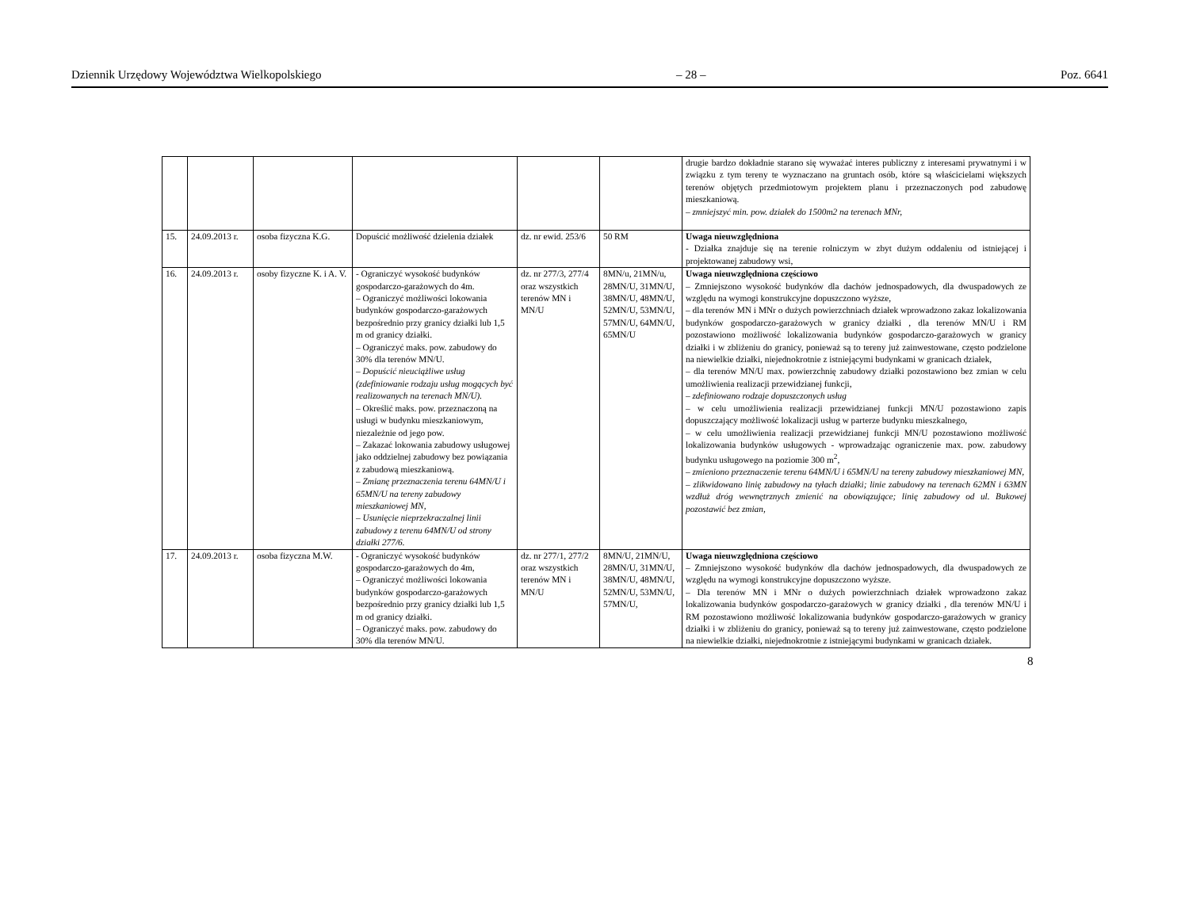Dziennik Urzędowy Województwa Wielkopolskiego – 28 – Poz. 6641
| | | | | | | drugie bardzo dokładnie starano się wyważać interes publiczny z interesami prywatnymi i w związku z tym tereny te wyznaczano na gruntach osób, które są właścicielami większych terenów objętych przedmiotowym projektem planu i przeznaczonych pod zabudowę mieszkaniową. – zmniejszyć min. pow. działek do 1500m2 na terenach MNr, |
| 15. | 24.09.2013 r. | osoba fizyczna K.G. | Dopuścić możliwość dzielenia działek | dz. nr ewid. 253/6 | 50 RM | Uwaga nieuwzględniona - Działka znajduje się na terenie rolniczym w zbyt dużym oddaleniu od istniejącej i projektowanej zabudowy wsi, |
| 16. | 24.09.2013 r. | osoby fizyczne K. i A. V. | - Ograniczyć wysokość budynków gospodarczo-garażowych do 4m. – Ograniczyć możliwości lokowania budynków gospodarczo-garażowych bezpośrednio przy granicy działki lub 1,5 m od granicy działki. – Ograniczyć maks. pow. zabudowy do 30% dla terenów MN/U. – Dopuścić nieuciążliwe usług (zdefiniowanie rodzaju usług mogących być realizowanych na terenach MN/U). – Określić maks. pow. przeznaczoną na usługi w budynku mieszkaniowym, niezależnie od jego pow. – Zakazać lokowania zabudowy usługowej jako oddzielnej zabudowy bez powiązania z zabudową mieszkaniową. – Zmianę przeznaczenia terenu 64MN/U i 65MN/U na tereny zabudowy mieszkaniowej MN, – Usunięcie nieprzekraczalnej linii zabudowy z terenu 64MN/U od strony działki 277/6. | dz. nr 277/3, 277/4 oraz wszystkich terenów MN i MN/U | 8MN/u, 21MN/u, 28MN/U, 31MN/U, 38MN/U, 48MN/U, 52MN/U, 53MN/U, 57MN/U, 64MN/U, 65MN/U | Uwaga nieuwzględniona częściowo – Zmniejszono wysokość budynków dla dachów jednospadowych, dla dwuspadowych ze względu na wymogi konstrukcyjne dopuszczono wyższe, – dla terenów MN i MNr o dużych powierzchniach działek wprowadzono zakaz lokalizowania budynków gospodarczo-garażowych w granicy działki , dla terenów MN/U i RM pozostawiono możliwość lokalizowania budynków gospodarczo-garażowych w granicy działki i w zbliżeniu do granicy, ponieważ są to tereny już zainwestowane, często podzielone na niewielkie działki, niejednokrotnie z istniejącymi budynkami w granicach działek, – dla terenów MN/U max. powierzchnię zabudowy działki pozostawiono bez zmian w celu umożliwienia realizacji przewidzianej funkcji, – zdefiniowano rodzaje dopuszczonych usług – w celu umożliwienia realizacji przewidzianej funkcji MN/U pozostawiono zapis dopuszczający możliwość lokalizacji usług w parterze budynku mieszkalnego, – w celu umożliwienia realizacji przewidzianej funkcji MN/U pozostawiono możliwość lokalizowania budynków usługowych - wprowadzając ograniczenie max. pow. zabudowy budynku usługowego na poziomie 300 m<sup>2</sup>, – zmieniono przeznaczenie terenu 64MN/U i 65MN/U na tereny zabudowy mieszkaniowej MN, – zlikwidowano linię zabudowy na tyłach działki; linie zabudowy na terenach 62MN i 63MN wzdłuż dróg wewnętrznych zmienić na obowiązujące; linię zabudowy od ul. Bukowej pozostawić bez zmian, |
| 17. | 24.09.2013 r. | osoba fizyczna M.W. | - Ograniczyć wysokość budynków gospodarczo-garażowych do 4m, – Ograniczyć możliwości lokowania budynków gospodarczo-garażowych bezpośrednio przy granicy działki lub 1,5 m od granicy działki. – Ograniczyć maks. pow. zabudowy do 30% dla terenów MN/U. | dz. nr 277/1, 277/2 oraz wszystkich terenów MN i MN/U | 8MN/U, 21MN/U, 28MN/U, 31MN/U, 38MN/U, 48MN/U, 52MN/U, 53MN/U, 57MN/U, | Uwaga nieuwzględniona częściowo – Zmniejszono wysokość budynków dla dachów jednospadowych, dla dwuspadowych ze względu na wymogi konstrukcyjne dopuszczono wyższe. – Dla terenów MN i MNr o dużych powierzchniach działek wprowadzono zakaz lokalizowania budynków gospodarczo-garażowych w granicy działki , dla terenów MN/U i RM pozostawiono możliwość lokalizowania budynków gospodarczo-garażowych w granicy działki i w zbliżeniu do granicy, ponieważ są to tereny już zainwestowane, często podzielone na niewielkie działki, niejednokrotnie z istniejącymi budynkami w granicach działek. |
8